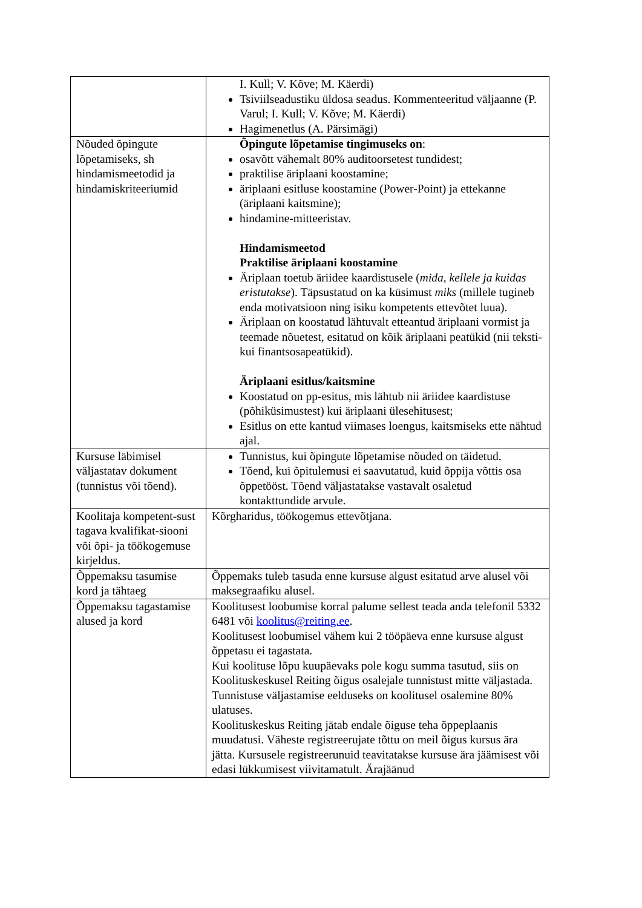| | I. Kull; V. Kõve; M. Käerdi) Tsiviilseadustiku üldosa seadus. Kommenteeritud väljaanne (P. Varul; I. Kull; V. Kõve; M. Käerdi) Hagimenetlus (A. Pärsimägi) |
| Nõuded õpingute lõpetamiseks, sh hindamismeetodid ja hindamiskriteeriumid | Õpingute lõpetamise tingimuseks on : osavõtt vähemalt 80% auditoorsetest tundidest; praktilise äriplaani koostamine; äriplaani esitluse koostamine (Power-Point) ja ettekanne (äriplaani kaitsmine); hindamine-mitteeristav. Hindamismeetod Praktilise äriplaani koostamine Äriplaan toetub äriidee kaardistusele ( mida, kellele ja kuidas eristutakse ). Täpsustatud on ka küsimust miks (millele tugineb enda motivatsioon ning isiku kompetents ettevõtet luua). Äriplaan on koostatud lähtuvalt etteantud äriplaani vormist ja teemade nõuetest, esitatud on kõik äriplaani peatükid (nii teksti-kui finantsosapeatükid). Äriplaani esitlus/kaitsmine Koostatud on pp-esitus, mis lähtub nii äriidee kaardistuse (põhiküsimustest) kui äriplaani ülesehitusest; Esitlus on ette kantud viimases loengus, kaitsmiseks ette nähtud ajal. |
| Kursuse läbimisel väljastatav dokument (tunnistus või tõend). | Tunnistus, kui õpingute lõpetamise nõuded on täidetud. Tõend, kui õpitulemusi ei saavutatud, kuid õppija võttis osa õppetööst. Tõend väljastatakse vastavalt osaletud kontakttundide arvule. |
| Koolitaja kompetent-sust tagava kvalifikat-siooni või õpi- ja töökogemuse kirjeldus. | Kõrgharidus, töökogemus ettevõtjana. |
| Õppemaksu tasumise kord ja tähtaeg | Õppemaks tuleb tasuda enne kursuse algust esitatud arve alusel või maksegraafiku alusel. |
| Õppemaksu tagastamise alused ja kord | Koolitusest loobumise korral palume sellest teada anda telefonil 5332 6481 või koolitus@reiting.ee . Koolitusest loobumisel vähem kui 2 tööpäeva enne kursuse algust õppetasu ei tagastata. Kui koolituse lõpu kuupäevaks pole kogu summa tasutud, siis on Koolituskeskusel Reiting õigus osalejale tunnistust mitte väljastada. Tunnistuse väljastamise eelduseks on koolitusel osalemine 80% ulatuses. Koolituskeskus Reiting jätab endale õiguse teha õppeplaanis muudatusi. Väheste registreerujate tõttu on meil õigus kursus ära jätta. Kursusele registreerunuid teavitatakse kursuse ära jäämisest või edasi lükkumisest viivitamatult. Ärajäänud |